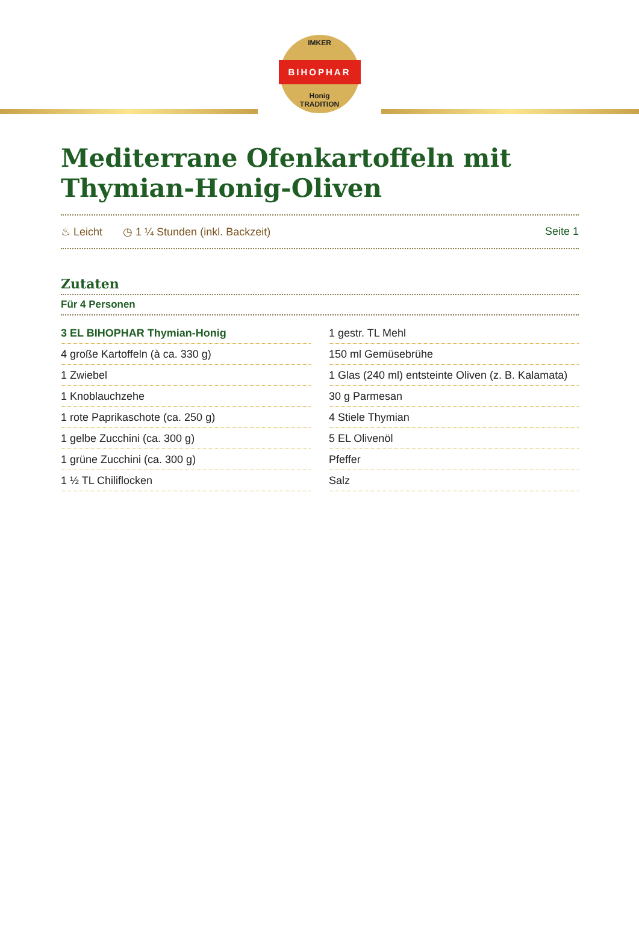IMKER
BIHOPHAR
Honig
TRADITION
Mediterrane Ofenkartoffeln mit Thymian-Honig-Oliven
♨ Leicht ◷ 1 ¼ Stunden (inkl. Backzeit) Seite 1
Zutaten
Für 4 Personen
| 3 EL BIHOPHAR Thymian-Honig | 1 gestr. TL Mehl |
| 4 große Kartoffeln (à ca. 330 g) | 150 ml Gemüsebrühe |
| 1 Zwiebel | 1 Glas (240 ml) entsteinte Oliven (z. B. Kalamata) |
| 1 Knoblauchzehe | 30 g Parmesan |
| 1 rote Paprikaschote (ca. 250 g) | 4 Stiele Thymian |
| 1 gelbe Zucchini (ca. 300 g) | 5 EL Olivenöl |
| 1 grüne Zucchini (ca. 300 g) | Pfeffer |
| 1 ½ TL Chiliflocken | Salz |